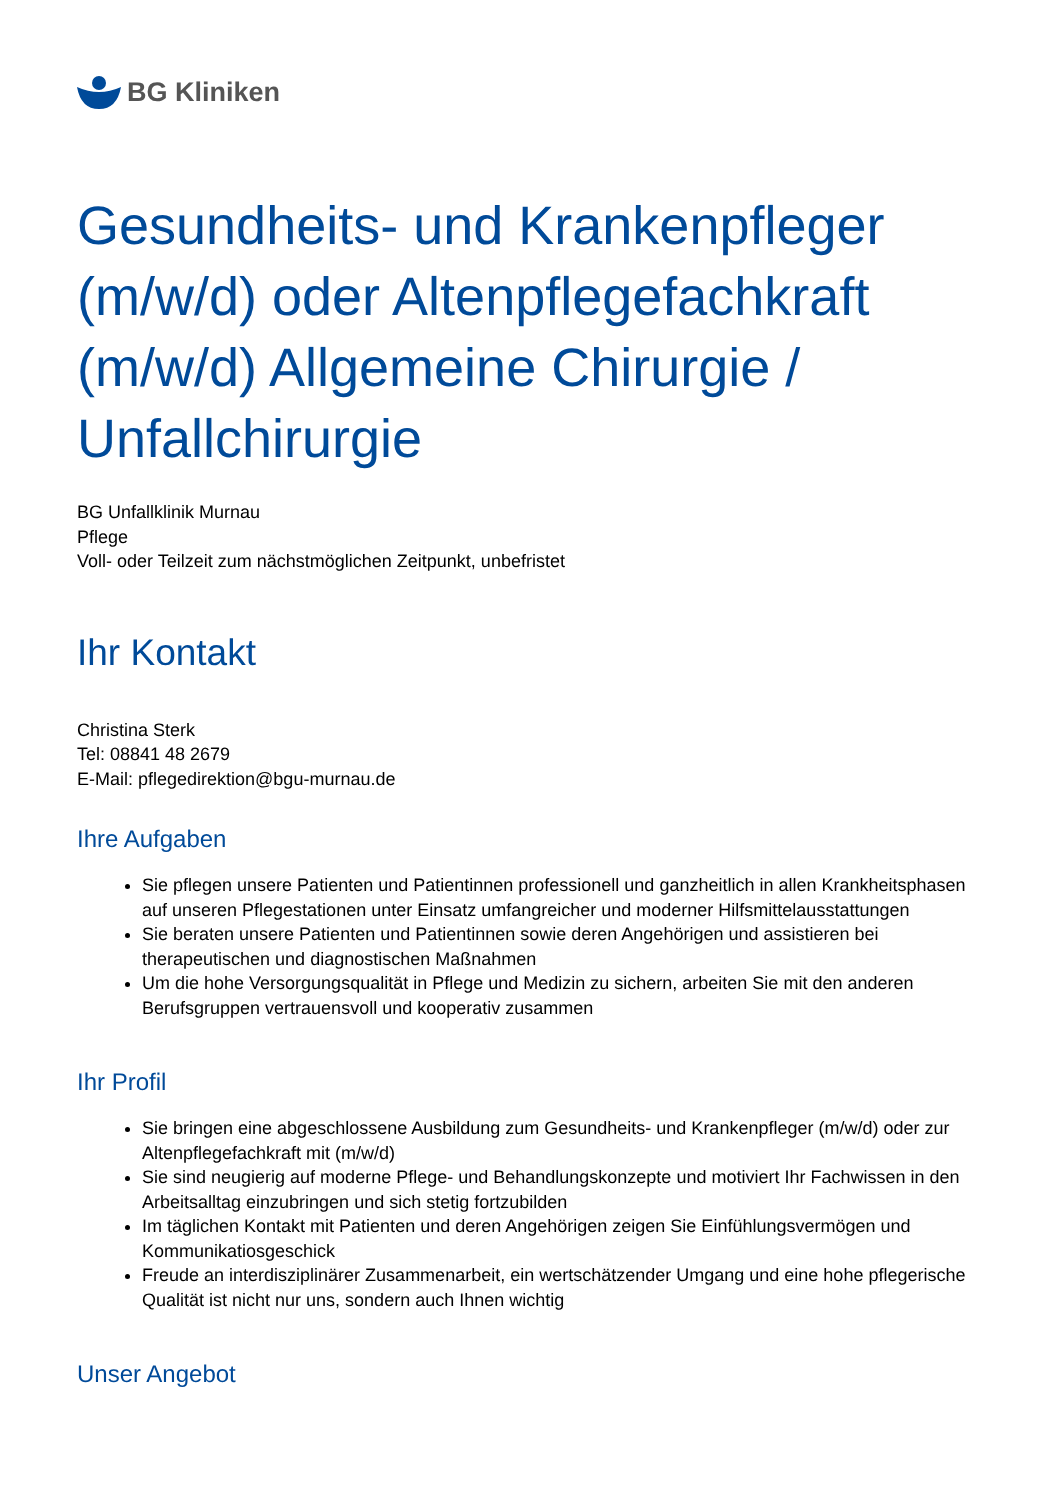BG Kliniken
Gesundheits- und Krankenpfleger (m/w/d) oder Altenpflegefachkraft (m/w/d) Allgemeine Chirurgie / Unfallchirurgie
BG Unfallklinik Murnau
Pflege
Voll- oder Teilzeit zum nächstmöglichen Zeitpunkt, unbefristet
Ihr Kontakt
Christina Sterk
Tel: 08841 48 2679
E-Mail: pflegedirektion@bgu-murnau.de
Ihre Aufgaben
Sie pflegen unsere Patienten und Patientinnen professionell und ganzheitlich in allen Krankheitsphasen auf unseren Pflegestationen unter Einsatz umfangreicher und moderner Hilfsmittelausstattungen
Sie beraten unsere Patienten und Patientinnen sowie deren Angehörigen und assistieren bei therapeutischen und diagnostischen Maßnahmen
Um die hohe Versorgungsqualität in Pflege und Medizin zu sichern, arbeiten Sie mit den anderen Berufsgruppen vertrauensvoll und kooperativ zusammen
Ihr Profil
Sie bringen eine abgeschlossene Ausbildung zum Gesundheits- und Krankenpfleger (m/w/d) oder zur Altenpflegefachkraft mit (m/w/d)
Sie sind neugierig auf moderne Pflege- und Behandlungskonzepte und motiviert Ihr Fachwissen in den Arbeitsalltag einzubringen und sich stetig fortzubilden
Im täglichen Kontakt mit Patienten und deren Angehörigen zeigen Sie Einfühlungsvermögen und Kommunikatiosgeschick
Freude an interdisziplinärer Zusammenarbeit, ein wertschätzender Umgang und eine hohe pflegerische Qualität ist nicht nur uns, sondern auch Ihnen wichtig
Unser Angebot